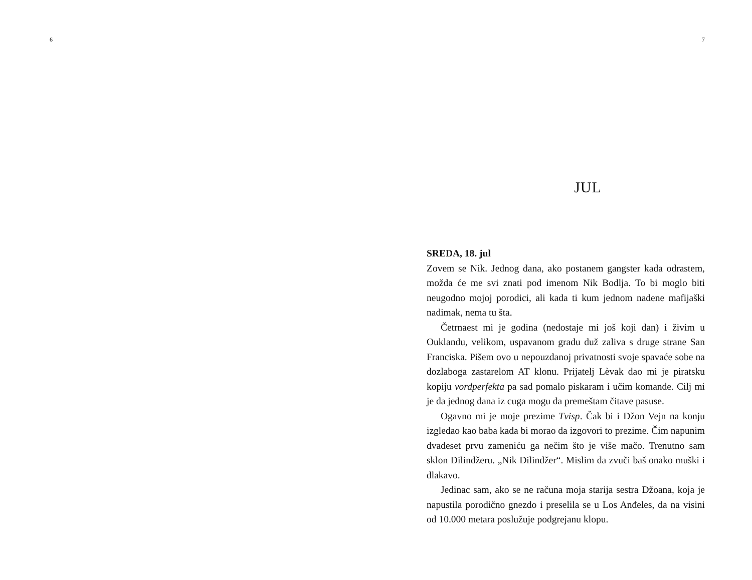6 7
JUL
SREDA, 18. jul
Zovem se Nik. Jednog dana, ako postanem gangster kada odrastem, možda će me svi znati pod imenom Nik Bodlja. To bi moglo biti neugodno mojoj porodici, ali kada ti kum jednom nadene mafijaški nadimak, nema tu šta.
Četrnaest mi je godina (nedostaje mi još koji dan) i živim u Ouklandu, velikom, uspavanom gradu duž zaliva s druge strane San Franciska. Pišem ovo u nepouzdanoj privatnosti svoje spavaće sobe na dozlaboga zastarelom AT klonu. Prijatelj Lèvak dao mi je piratsku kopiju vordperfekta pa sad pomalo piskaram i učim komande. Cilj mi je da jednog dana iz cuga mogu da premeštam čitave pasuse.
Ogavno mi je moje prezime Tvisp. Čak bi i Džon Vejn na konju izgledao kao baba kada bi morao da izgovori to prezime. Čim napunim dvadeset prvu zameniću ga nečim što je više mačo. Trenutno sam sklon Dilindžeru. „Nik Dilindžer“. Mislim da zvuči baš onako muški i dlakavo.
Jedinac sam, ako se ne računa moja starija sestra Džoana, koja je napustila porodično gnezdo i preselila se u Los Anđeles, da na visini od 10.000 metara poslužuje podgrejanu klopu.